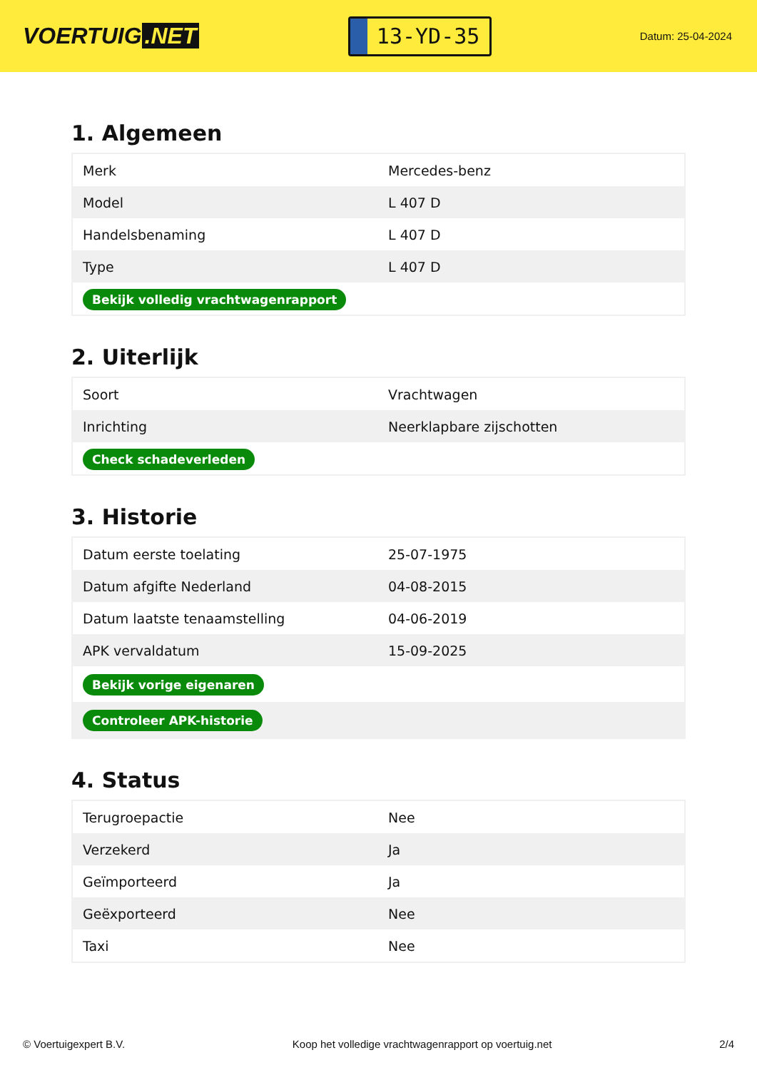VOERTUIG.NET
13-YD-35
Datum: 25-04-2024
1. Algemeen
| Merk | Mercedes-benz |
| Model | L 407 D |
| Handelsbenaming | L 407 D |
| Type | L 407 D |
| Bekijk volledig vrachtwagenrapport | |
2. Uiterlijk
| Soort | Vrachtwagen |
| Inrichting | Neerklapbare zijschotten |
| Check schadeverleden | |
3. Historie
| Datum eerste toelating | 25-07-1975 |
| Datum afgifte Nederland | 04-08-2015 |
| Datum laatste tenaamstelling | 04-06-2019 |
| APK vervaldatum | 15-09-2025 |
| Bekijk vorige eigenaren | |
| Controleer APK-historie | |
4. Status
| Terugroepactie | Nee |
| Verzekerd | Ja |
| Geïmporteerd | Ja |
| Geëxporteerd | Nee |
| Taxi | Nee |
© Voertuigexpert B.V. Koop het volledige vrachtwagenrapport op voertuig.net 2/4